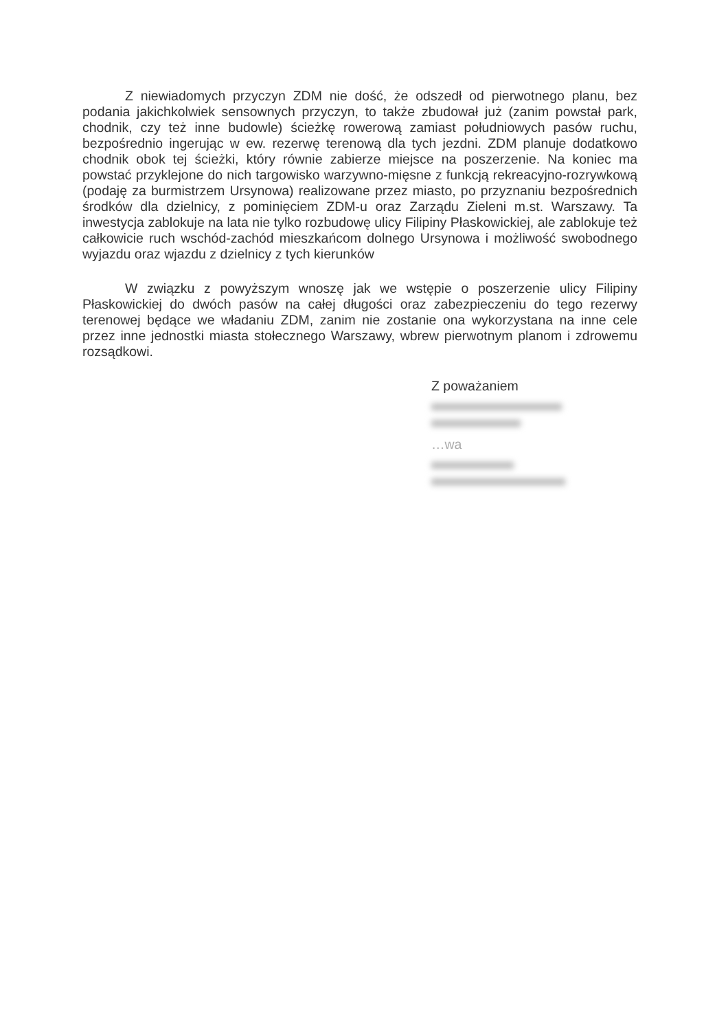Z niewiadomych przyczyn ZDM nie dość, że odszedł od pierwotnego planu, bez podania jakichkolwiek sensownych przyczyn, to także zbudował już (zanim powstał park, chodnik, czy też inne budowle) ścieżkę rowerową zamiast południowych pasów ruchu, bezpośrednio ingerując w ew. rezerwę terenową dla tych jezdni. ZDM planuje dodatkowo chodnik obok tej ścieżki, który równie zabierze miejsce na poszerzenie. Na koniec ma powstać przyklejone do nich targowisko warzywno-mięsne z funkcją rekreacyjno-rozrywkową (podaję za burmistrzem Ursynowa) realizowane przez miasto, po przyznaniu bezpośrednich środków dla dzielnicy, z pominięciem ZDM-u oraz Zarządu Zieleni m.st. Warszawy. Ta inwestycja zablokuje na lata nie tylko rozbudowę ulicy Filipiny Płaskowickiej, ale zablokuje też całkowicie ruch wschód-zachód mieszkańcom dolnego Ursynowa i możliwość swobodnego wyjazdu oraz wjazdu z dzielnicy z tych kierunków
W związku z powyższym wnoszę jak we wstępie o poszerzenie ulicy Filipiny Płaskowickiej do dwóch pasów na całej długości oraz zabezpieczeniu do tego rezerwy terenowej będące we władaniu ZDM, zanim nie zostanie ona wykorzystana na inne cele przez inne jednostki miasta stołecznego Warszawy, wbrew pierwotnym planom i zdrowemu rozsądkowi.
Z poważaniem
…wa